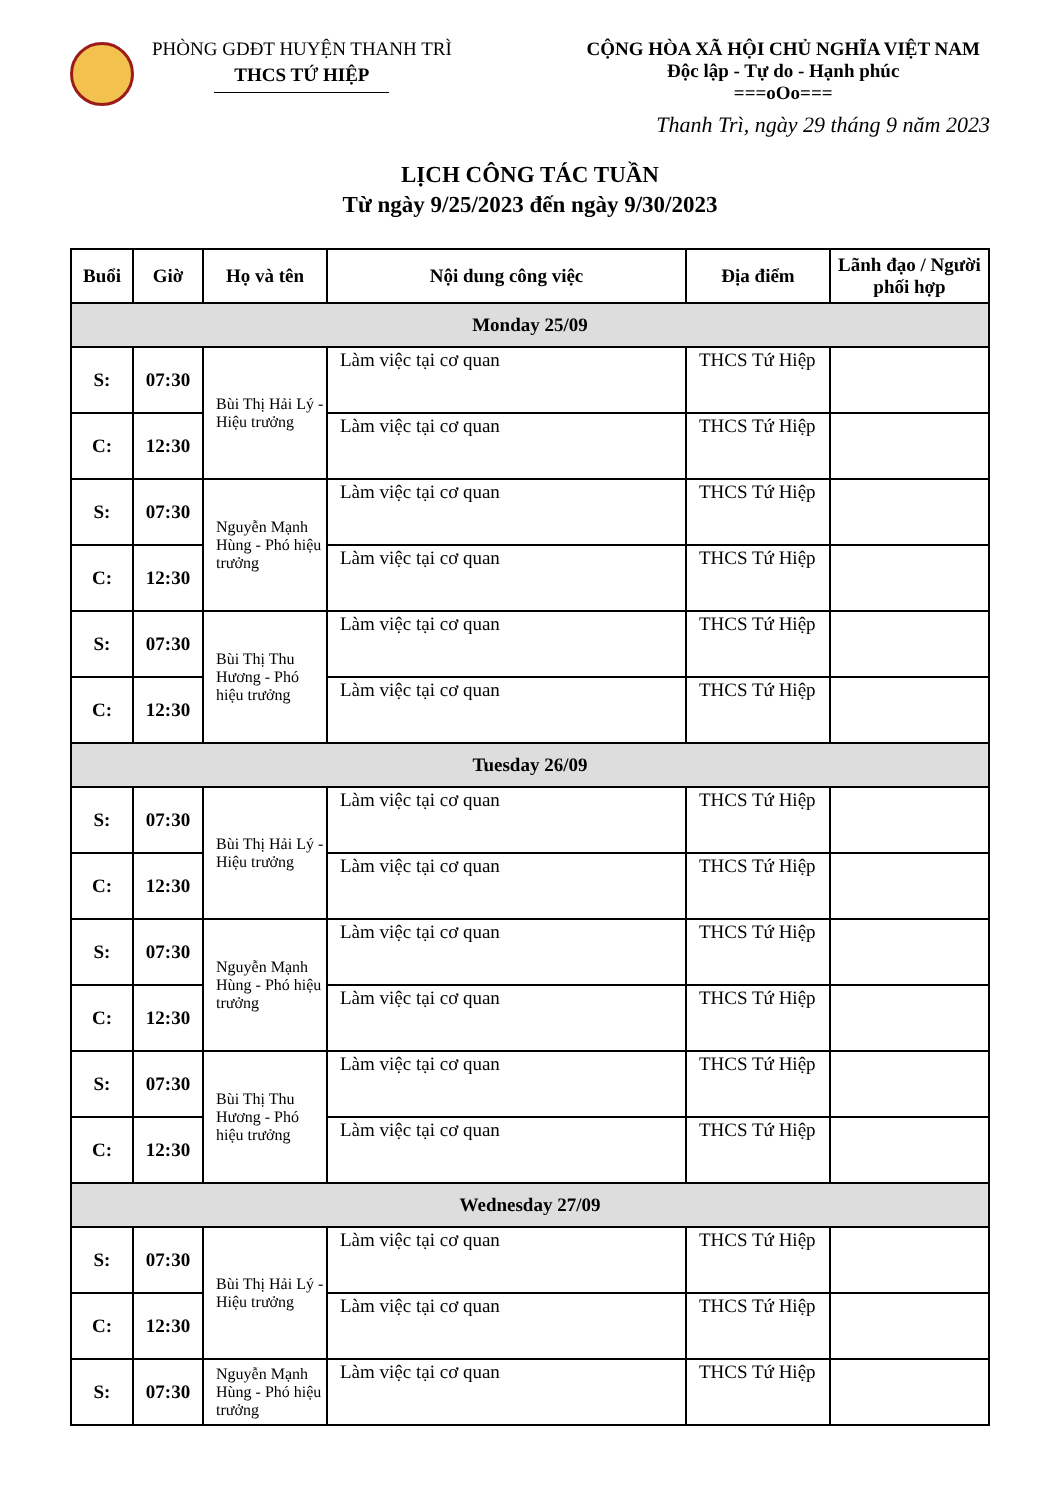PHÒNG GDĐT HUYỆN THANH TRÌ
THCS TỨ HIỆP
CỘNG HÒA XÃ HỘI CHỦ NGHĨA VIỆT NAM
Độc lập - Tự do - Hạnh phúc
===oOo===
Thanh Trì, ngày 29 tháng 9 năm 2023
LỊCH CÔNG TÁC TUẦN
Từ ngày 9/25/2023 đến ngày 9/30/2023
| Buổi | Giờ | Họ và tên | Nội dung công việc | Địa điểm | Lãnh đạo / Người phối hợp |
| --- | --- | --- | --- | --- | --- |
| Monday 25/09 | | | | | |
| S: | 07:30 | Bùi Thị Hải Lý - Hiệu trưởng | Làm việc tại cơ quan | THCS Tứ Hiệp | |
| C: | 12:30 | | Làm việc tại cơ quan | THCS Tứ Hiệp | |
| S: | 07:30 | Nguyễn Mạnh Hùng - Phó hiệu trưởng | Làm việc tại cơ quan | THCS Tứ Hiệp | |
| C: | 12:30 | | Làm việc tại cơ quan | THCS Tứ Hiệp | |
| S: | 07:30 | Bùi Thị Thu Hương - Phó hiệu trưởng | Làm việc tại cơ quan | THCS Tứ Hiệp | |
| C: | 12:30 | | Làm việc tại cơ quan | THCS Tứ Hiệp | |
| Tuesday 26/09 | | | | | |
| S: | 07:30 | Bùi Thị Hải Lý - Hiệu trưởng | Làm việc tại cơ quan | THCS Tứ Hiệp | |
| C: | 12:30 | | Làm việc tại cơ quan | THCS Tứ Hiệp | |
| S: | 07:30 | Nguyễn Mạnh Hùng - Phó hiệu trưởng | Làm việc tại cơ quan | THCS Tứ Hiệp | |
| C: | 12:30 | | Làm việc tại cơ quan | THCS Tứ Hiệp | |
| S: | 07:30 | Bùi Thị Thu Hương - Phó hiệu trưởng | Làm việc tại cơ quan | THCS Tứ Hiệp | |
| C: | 12:30 | | Làm việc tại cơ quan | THCS Tứ Hiệp | |
| Wednesday 27/09 | | | | | |
| S: | 07:30 | Bùi Thị Hải Lý - Hiệu trưởng | Làm việc tại cơ quan | THCS Tứ Hiệp | |
| C: | 12:30 | | Làm việc tại cơ quan | THCS Tứ Hiệp | |
| S: | 07:30 | Nguyễn Mạnh Hùng - Phó hiệu trưởng | Làm việc tại cơ quan | THCS Tứ Hiệp | |